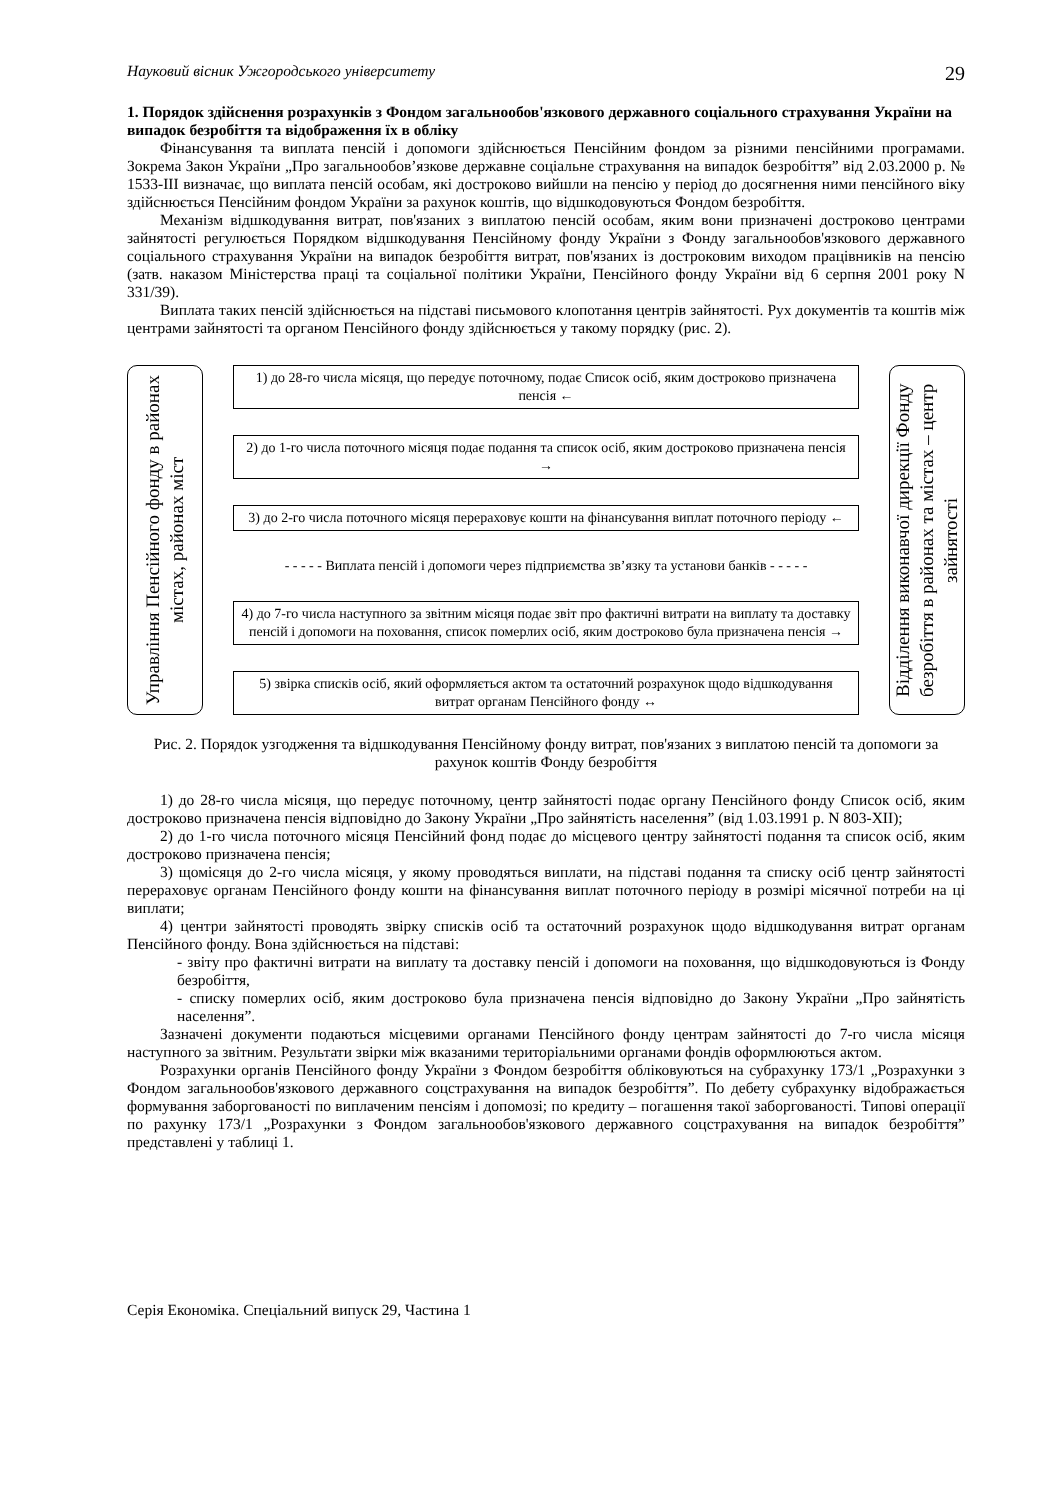Науковий вісник Ужгородського університету 29
1. Порядок здійснення розрахунків з Фондом загальнообов'язкового державного соціального страхування України на випадок безробіття та відображення їх в обліку
Фінансування та виплата пенсій і допомоги здійснюється Пенсійним фондом за різними пенсійними програмами. Зокрема Закон України „Про загальнообов’язкове державне соціальне страхування на випадок безробіття” від 2.03.2000 р. № 1533-ІІІ визначає, що виплата пенсій особам, які достроково вийшли на пенсію у період до досягнення ними пенсійного віку здійснюється Пенсійним фондом України за рахунок коштів, що відшкодовуються Фондом безробіття.
Механізм відшкодування витрат, пов'язаних з виплатою пенсій особам, яким вони призначені достроково центрами зайнятості регулюється Порядком відшкодування Пенсійному фонду України з Фонду загальнообов'язкового державного соціального страхування України на випадок безробіття витрат, пов'язаних із достроковим виходом працівників на пенсію (затв. наказом Міністерства праці та соціальної політики України, Пенсійного фонду України від 6 серпня 2001 року N 331/39).
Виплата таких пенсій здійснюється на підставі письмового клопотання центрів зайнятості. Рух документів та коштів між центрами зайнятості та органом Пенсійного фонду здійснюється у такому порядку (рис. 2).
Управління Пенсійного фонду в районах містах, районах міст
1) до 28-го числа місяця, що передує поточному, подає Список осіб, яким достроково призначена пенсія ←
2) до 1-го числа поточного місяця подає подання та список осіб, яким достроково призначена пенсія →
3) до 2-го числа поточного місяця перераховує кошти на фінансування виплат поточного періоду ←
- - - - - Виплата пенсій і допомоги через підприємства зв’язку та установи банків - - - - -
4) до 7-го числа наступного за звітним місяця подає звіт про фактичні витрати на виплату та доставку пенсій і допомоги на поховання, список померлих осіб, яким достроково була призначена пенсія →
5) звірка списків осіб, який оформляється актом та остаточний розрахунок щодо відшкодування витрат органам Пенсійного фонду ↔
Відділення виконавчої дирекції Фонду безробіття в районах та містах – центр зайнятості
Рис. 2. Порядок узгодження та відшкодування Пенсійному фонду витрат, пов'язаних з виплатою пенсій та допомоги за рахунок коштів Фонду безробіття
1) до 28-го числа місяця, що передує поточному, центр зайнятості подає органу Пенсійного фонду Список осіб, яким достроково призначена пенсія відповідно до Закону України „Про зайнятість населення” (від 1.03.1991 р. N 803-XII);
2) до 1-го числа поточного місяця Пенсійний фонд подає до місцевого центру зайнятості подання та список осіб, яким достроково призначена пенсія;
3) щомісяця до 2-го числа місяця, у якому проводяться виплати, на підставі подання та списку осіб центр зайнятості перераховує органам Пенсійного фонду кошти на фінансування виплат поточного періоду в розмірі місячної потреби на ці виплати;
4) центри зайнятості проводять звірку списків осіб та остаточний розрахунок щодо відшкодування витрат органам Пенсійного фонду. Вона здійснюється на підставі:
- звіту про фактичні витрати на виплату та доставку пенсій і допомоги на поховання, що відшкодовуються із Фонду безробіття,
- списку померлих осіб, яким достроково була призначена пенсія відповідно до Закону України „Про зайнятість населення”.
Зазначені документи подаються місцевими органами Пенсійного фонду центрам зайнятості до 7-го числа місяця наступного за звітним. Результати звірки між вказаними територіальними органами фондів оформлюються актом.
Розрахунки органів Пенсійного фонду України з Фондом безробіття обліковуються на субрахунку 173/1 „Розрахунки з Фондом загальнообов'язкового державного соцстрахування на випадок безробіття”. По дебету субрахунку відображається формування заборгованості по виплаченим пенсіям і допомозі; по кредиту – погашення такої заборгованості. Типові операції по рахунку 173/1 „Розрахунки з Фондом загальнообов'язкового державного соцстрахування на випадок безробіття” представлені у таблиці 1.
Серія Економіка. Спеціальний випуск 29, Частина 1